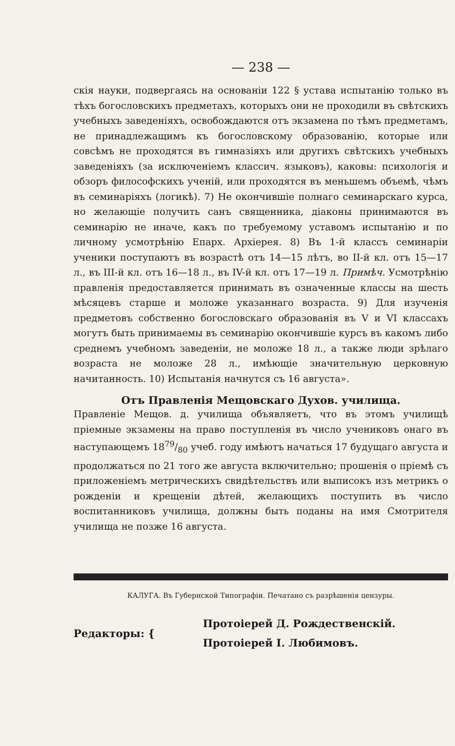— 238 —
скія науки, подвергаясь на основаніи 122 § устава испытанію только въ тѣхъ богословскихъ предметахъ, которыхъ они не проходили въ свѣтскихъ учебныхъ заведеніяхъ, освобождаются отъ экзамена по тѣмъ предметамъ, не принадлежащимъ къ богословскому образованію, которые или совсѣмъ не проходятся въ гимназіяхъ или другихъ свѣтскихъ учебныхъ заведеніяхъ (за исключеніемъ классич. языковъ), каковы: психологія и обзоръ философскихъ ученій, или проходятся въ меньшемъ объемѣ, чѣмъ въ семинаріяхъ (логикѣ). 7) Не окончившіе полнаго семинарскаго курса, но желающіе получить санъ священника, діаконы принимаются въ семинарію не иначе, какъ по требуемому уставомъ испытанію и по личному усмотрѣнію Епарх. Архіерея. 8) Въ 1-й классъ семинаріи ученики поступаютъ въ возрастѣ отъ 14—15 лѣтъ, во II-й кл. отъ 15—17 л., въ III-й кл. отъ 16—18 л., въ IV-й кл. отъ 17—19 л. Примѣч. Усмотрѣнію правленія предоставляется принимать въ означенные классы на шесть мѣсяцевъ старше и моложе указаннаго возраста. 9) Для изученія предметовъ собственно богословскаго образованія въ V и VI классахъ могутъ быть принимаемы въ семинарію окончившіе курсъ въ какомъ либо среднемъ учебномъ заведеніи, не моложе 18 л., а также люди зрѣлаго возраста не моложе 28 л., имѣющіе значительную церковную начитанность. 10) Испытанія начнутся съ 16 августа».
Отъ Правленія Мещовскаго Духов. училища.
Правленіе Мещов. д. училища объявляетъ, что въ этомъ училищѣ пріемные экзамены на право поступленія въ число учениковъ онаго въ наступающемъ 1879/80 учеб. году имѣютъ начаться 17 будущаго августа и продолжаться по 21 того же августа включительно; прошенія о пріемѣ съ приложеніемъ метрическихъ свидѣтельствъ или выписокъ изъ метрикъ о рожденіи и крещеніи дѣтей, желающихъ поступить въ число воспитанниковъ училища, должны быть поданы на имя Смотрителя училища не позже 16 августа.
КАЛУГА. Въ Губернской Типографіи. Печатано съ разрѣшенія цензуры.
Редакторы: {
Протоіерей Д. Рождественскій.
Протоіерей I. Любимовъ.